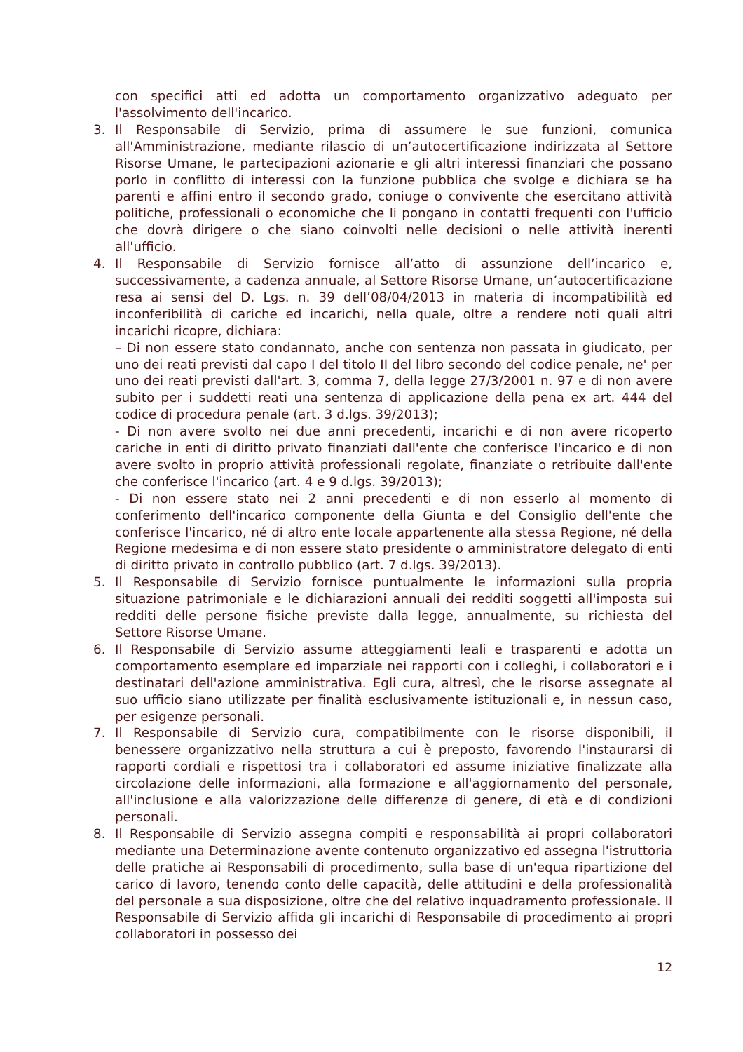con specifici atti ed adotta un comportamento organizzativo adeguato per l'assolvimento dell'incarico.
3. Il Responsabile di Servizio, prima di assumere le sue funzioni, comunica all'Amministrazione, mediante rilascio di un’autocertificazione indirizzata al Settore Risorse Umane, le partecipazioni azionarie e gli altri interessi finanziari che possano porlo in conflitto di interessi con la funzione pubblica che svolge e dichiara se ha parenti e affini entro il secondo grado, coniuge o convivente che esercitano attività politiche, professionali o economiche che li pongano in contatti frequenti con l'ufficio che dovrà dirigere o che siano coinvolti nelle decisioni o nelle attività inerenti all'ufficio.
4. Il Responsabile di Servizio fornisce all’atto di assunzione dell’incarico e, successivamente, a cadenza annuale, al Settore Risorse Umane, un’autocertificazione resa ai sensi del D. Lgs. n. 39 dell’08/04/2013 in materia di incompatibilità ed inconferibilità di cariche ed incarichi, nella quale, oltre a rendere noti quali altri incarichi ricopre, dichiara:
– Di non essere stato condannato, anche con sentenza non passata in giudicato, per uno dei reati previsti dal capo I del titolo II del libro secondo del codice penale, ne' per uno dei reati previsti dall'art. 3, comma 7, della legge 27/3/2001 n. 97 e di non avere subito per i suddetti reati una sentenza di applicazione della pena ex art. 444 del codice di procedura penale (art. 3 d.lgs. 39/2013);
- Di non avere svolto nei due anni precedenti, incarichi e di non avere ricoperto cariche in enti di diritto privato finanziati dall'ente che conferisce l'incarico e di non avere svolto in proprio attività professionali regolate, finanziate o retribuite dall'ente che conferisce l'incarico (art. 4 e 9 d.lgs. 39/2013);
- Di non essere stato nei 2 anni precedenti e di non esserlo al momento di conferimento dell'incarico componente della Giunta e del Consiglio dell'ente che conferisce l'incarico, né di altro ente locale appartenente alla stessa Regione, né della Regione medesima e di non essere stato presidente o amministratore delegato di enti di diritto privato in controllo pubblico (art. 7 d.lgs. 39/2013).
5. Il Responsabile di Servizio fornisce puntualmente le informazioni sulla propria situazione patrimoniale e le dichiarazioni annuali dei redditi soggetti all'imposta sui redditi delle persone fisiche previste dalla legge, annualmente, su richiesta del Settore Risorse Umane.
6. Il Responsabile di Servizio assume atteggiamenti leali e trasparenti e adotta un comportamento esemplare ed imparziale nei rapporti con i colleghi, i collaboratori e i destinatari dell'azione amministrativa. Egli cura, altresì, che le risorse assegnate al suo ufficio siano utilizzate per finalità esclusivamente istituzionali e, in nessun caso, per esigenze personali.
7. Il Responsabile di Servizio cura, compatibilmente con le risorse disponibili, il benessere organizzativo nella struttura a cui è preposto, favorendo l'instaurarsi di rapporti cordiali e rispettosi tra i collaboratori ed assume iniziative finalizzate alla circolazione delle informazioni, alla formazione e all'aggiornamento del personale, all'inclusione e alla valorizzazione delle differenze di genere, di età e di condizioni personali.
8. Il Responsabile di Servizio assegna compiti e responsabilità ai propri collaboratori mediante una Determinazione avente contenuto organizzativo ed assegna l'istruttoria delle pratiche ai Responsabili di procedimento, sulla base di un'equa ripartizione del carico di lavoro, tenendo conto delle capacità, delle attitudini e della professionalità del personale a sua disposizione, oltre che del relativo inquadramento professionale. Il Responsabile di Servizio affida gli incarichi di Responsabile di procedimento ai propri collaboratori in possesso dei
12